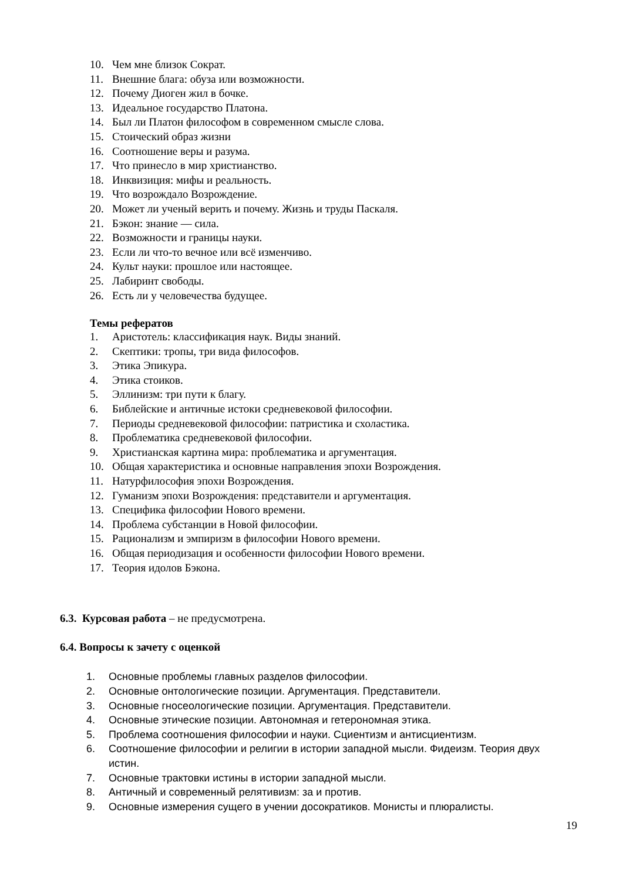10. Чем мне близок Сократ.
11. Внешние блага: обуза или возможности.
12. Почему Диоген жил в бочке.
13. Идеальное государство Платона.
14. Был ли Платон философом в современном смысле слова.
15. Стоический образ жизни
16. Соотношение веры и разума.
17. Что принесло в мир христианство.
18. Инквизиция: мифы и реальность.
19. Что возрождало Возрождение.
20. Может ли ученый верить и почему. Жизнь и труды Паскаля.
21. Бэкон: знание — сила.
22. Возможности и границы науки.
23. Если ли что-то вечное или всё изменчиво.
24. Культ науки: прошлое или настоящее.
25. Лабиринт свободы.
26. Есть ли у человечества будущее.
Темы рефератов
1. Аристотель: классификация наук. Виды знаний.
2. Скептики: тропы, три вида философов.
3. Этика Эпикура.
4. Этика стоиков.
5. Эллинизм: три пути к благу.
6. Библейские и античные истоки средневековой философии.
7. Периоды средневековой философии: патристика и схоластика.
8. Проблематика средневековой философии.
9. Христианская картина мира: проблематика и аргументация.
10. Общая характеристика и основные направления эпохи Возрождения.
11. Натурфилософия эпохи Возрождения.
12. Гуманизм эпохи Возрождения: представители и аргументация.
13. Специфика философии Нового времени.
14. Проблема субстанции в Новой философии.
15. Рационализм и эмпиризм в философии Нового времени.
16. Общая периодизация и особенности философии Нового времени.
17. Теория идолов Бэкона.
6.3. Курсовая работа – не предусмотрена.
6.4. Вопросы к зачету с оценкой
1. Основные проблемы главных разделов философии.
2. Основные онтологические позиции. Аргументация. Представители.
3. Основные гносеологические позиции. Аргументация. Представители.
4. Основные этические позиции. Автономная и гетерономная этика.
5. Проблема соотношения философии и науки. Сциентизм и антисциентизм.
6. Соотношение философии и религии в истории западной мысли. Фидеизм. Теория двух истин.
7. Основные трактовки истины в истории западной мысли.
8. Античный и современный релятивизм: за и против.
9. Основные измерения сущего в учении досократиков. Монисты и плюралисты.
19